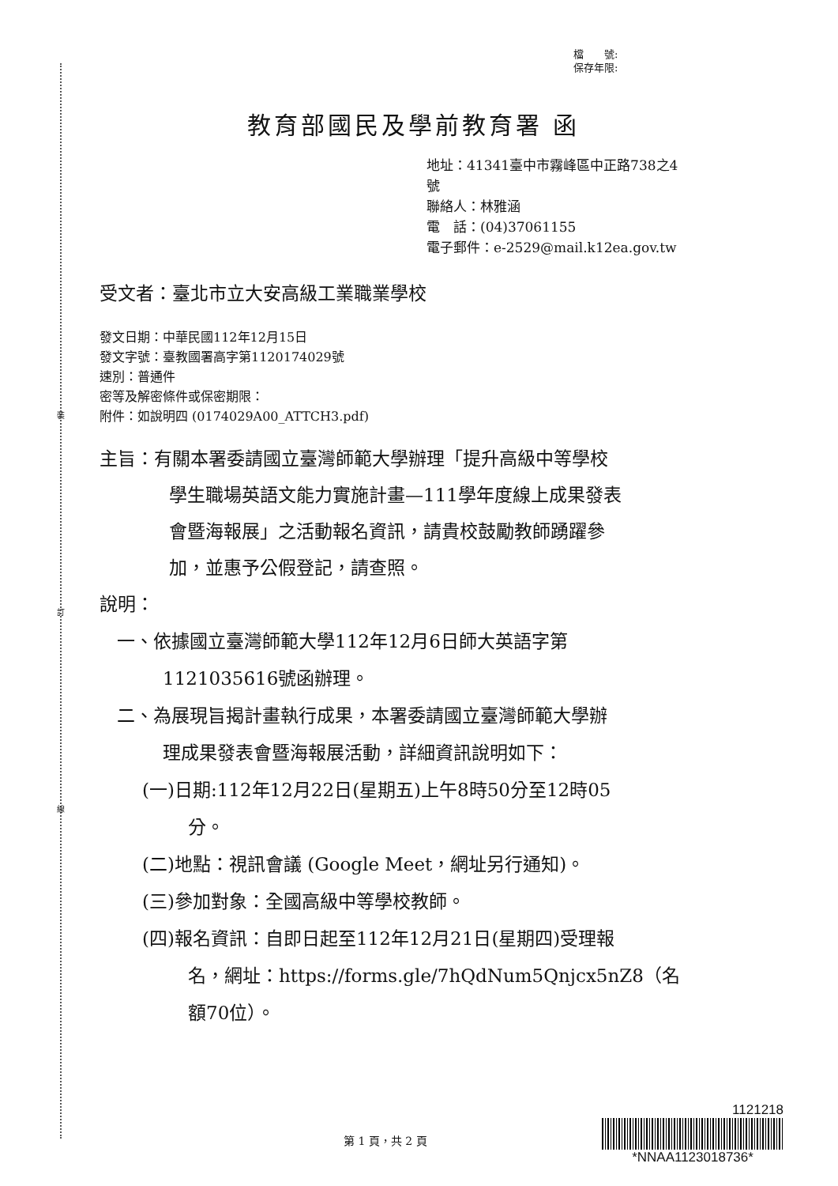裝
訂
線
檔　　號:
保存年限:
教育部國民及學前教育署 函
地址：41341臺中市霧峰區中正路738之4
號
聯絡人：林雅涵
電　話：(04)37061155
電子郵件：e-2529@mail.k12ea.gov.tw
受文者：臺北市立大安高級工業職業學校
發文日期：中華民國112年12月15日
發文字號：臺教國署高字第1120174029號
速別：普通件
密等及解密條件或保密期限：
附件：如說明四 (0174029A00_ATTCH3.pdf)
主旨：有關本署委請國立臺灣師範大學辦理「提升高級中等學校
學生職場英語文能力實施計畫—111學年度線上成果發表
會暨海報展」之活動報名資訊，請貴校鼓勵教師踴躍參
加，並惠予公假登記，請查照。
說明：
一、依據國立臺灣師範大學112年12月6日師大英語字第
1121035616號函辦理。
二、為展現旨揭計畫執行成果，本署委請國立臺灣師範大學辦
理成果發表會暨海報展活動，詳細資訊說明如下：
(一)日期:112年12月22日(星期五)上午8時50分至12時05
分。
(二)地點：視訊會議 (Google Meet，網址另行通知)。
(三)參加對象：全國高級中等學校教師。
(四)報名資訊：自即日起至112年12月21日(星期四)受理報
名，網址：https://forms.gle/7hQdNum5Qnjcx5nZ8（名
額70位）。
第 1 頁，共 2 頁
1121218
*NNAA1123018736*